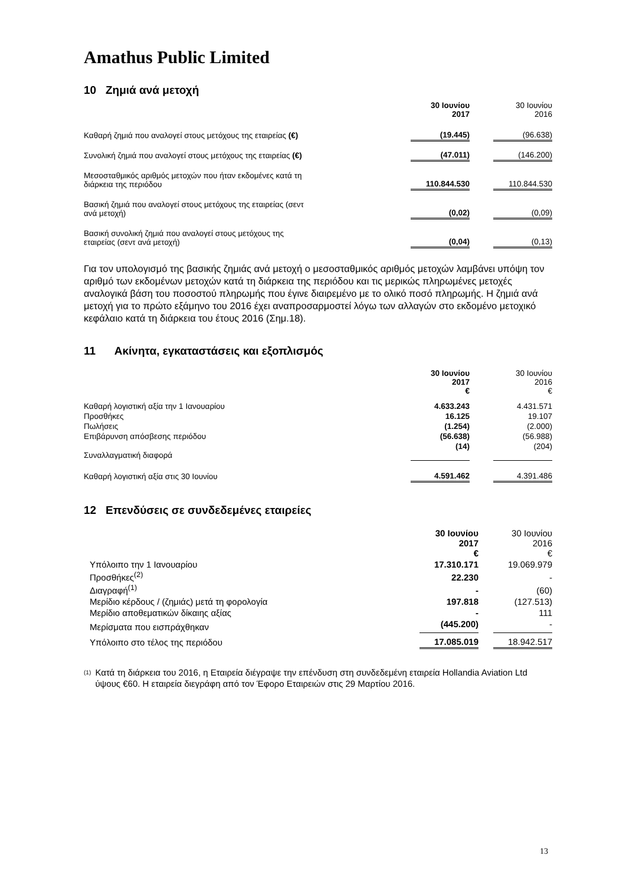Amathus Public Limited
10 Ζημιά ανά μετοχή
| | 30 Ιουνίου 2017 | | 30 Ιουνίου 2016 |
| Καθαρή ζημιά που αναλογεί στους μετόχους της εταιρείας (€) | (19.445) | | (96.638) |
| Συνολική ζημιά που αναλογεί στους μετόχους της εταιρείας (€) | (47.011) | | (146.200) |
| Μεσοσταθμικός αριθμός μετοχών που ήταν εκδομένες κατά τη διάρκεια της περιόδου | 110.844.530 | | 110.844.530 |
| Βασική ζημιά που αναλογεί στους μετόχους της εταιρείας (σεντ ανά μετοχή) | (0,02) | | (0,09) |
| Βασική συνολική ζημιά που αναλογεί στους μετόχους της εταιρείας (σεντ ανά μετοχή) | (0,04) | | (0,13) |
Για τον υπολογισμό της βασικής ζημιάς ανά μετοχή ο μεσοσταθμικός αριθμός μετοχών λαμβάνει υπόψη τον αριθμό των εκδομένων μετοχών κατά τη διάρκεια της περιόδου και τις μερικώς πληρωμένες μετοχές αναλογικά βάση του ποσοστού πληρωμής που έγινε διαιρεμένο με το ολικό ποσό πληρωμής. Η ζημιά ανά μετοχή για το πρώτο εξάμηνο του 2016 έχει αναπροσαρμοστεί λόγω των αλλαγών στο εκδομένο μετοχικό κεφάλαιο κατά τη διάρκεια του έτους 2016 (Σημ.18).
11 Ακίνητα, εγκαταστάσεις και εξοπλισμός
| | 30 Ιουνίου 2017 € | | 30 Ιουνίου 2016 € |
| Καθαρή λογιστική αξία την 1 Ιανουαρίου | 4.633.243 | | 4.431.571 |
| Προσθήκες | 16.125 | | 19.107 |
| Πωλήσεις | (1.254) | | (2.000) |
| Επιβάρυνση απόσβεσης περιόδου | (56.638) | | (56.988) |
| Συναλλαγματική διαφορά | (14) | | (204) |
| Καθαρή λογιστική αξία στις 30 Ιουνίου | 4.591.462 | | 4.391.486 |
12 Επενδύσεις σε συνδεδεμένες εταιρείες
| | 30 Ιουνίου 2017 € | | 30 Ιουνίου 2016 € |
| Υπόλοιπο την 1 Ιανουαρίου | 17.310.171 | | 19.069.979 |
| Προσθήκες<sup>(2)</sup> | 22.230 | | - |
| Διαγραφή<sup>(1)</sup> | - | | (60) |
| Μερίδιο κέρδους / (ζημιάς) μετά τη φορολογία | 197.818 | | (127.513) |
| Μερίδιο αποθεματικών δίκαιης αξίας | - | | 111 |
| Μερίσματα που εισπράχθηκαν | (445.200) | | - |
| Υπόλοιπο στο τέλος της περιόδου | 17.085.019 | | 18.942.517 |
<sup>(1)</sup>
Κατά τη διάρκεια του 2016, η Εταιρεία διέγραψε την επένδυση στη συνδεδεμένη εταιρεία Hollandia Aviation Ltd ύψους €60. Η εταιρεία διεγράφη από τον Έφορο Εταιρειών στις 29 Μαρτίου 2016.
13